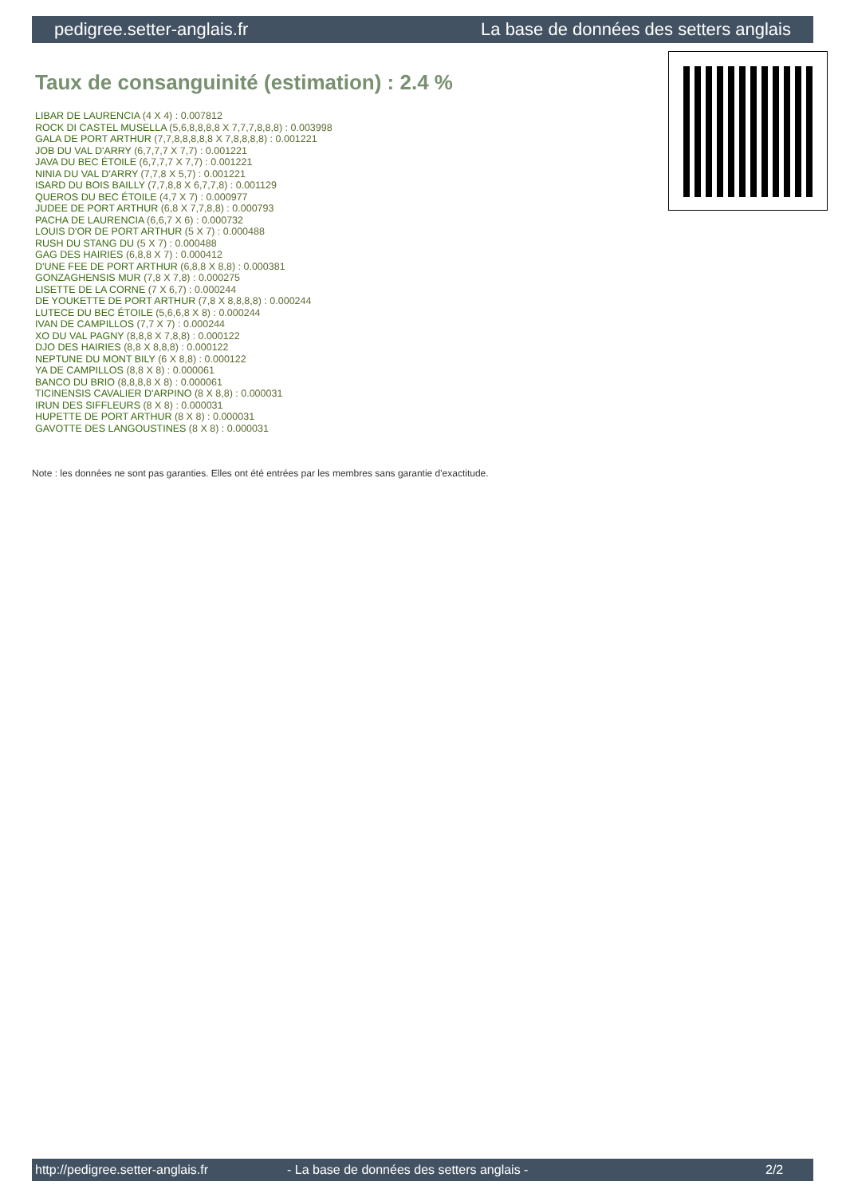pedigree.setter-anglais.fr La base de données des setters anglais
Taux de consanguinité (estimation) : 2.4 %
LIBAR DE LAURENCIA (4 X 4) : 0.007812
ROCK DI CASTEL MUSELLA (5,6,8,8,8,8 X 7,7,7,8,8,8) : 0.003998
GALA DE PORT ARTHUR (7,7,8,8,8,8,8 X 7,8,8,8,8) : 0.001221
JOB DU VAL D'ARRY (6,7,7,7 X 7,7) : 0.001221
JAVA DU BEC ÉTOILE (6,7,7,7 X 7,7) : 0.001221
NINIA DU VAL D'ARRY (7,7,8 X 5,7) : 0.001221
ISARD DU BOIS BAILLY (7,7,8,8 X 6,7,7,8) : 0.001129
QUEROS DU BEC ÉTOILE (4,7 X 7) : 0.000977
JUDEE DE PORT ARTHUR (6,8 X 7,7,8,8) : 0.000793
PACHA DE LAURENCIA (6,6,7 X 6) : 0.000732
LOUIS D'OR DE PORT ARTHUR (5 X 7) : 0.000488
RUSH DU STANG DU (5 X 7) : 0.000488
GAG DES HAIRIES (6,8,8 X 7) : 0.000412
D'UNE FEE DE PORT ARTHUR (6,8,8 X 8,8) : 0.000381
GONZAGHENSIS MUR (7,8 X 7,8) : 0.000275
LISETTE DE LA CORNE (7 X 6,7) : 0.000244
DE YOUKETTE DE PORT ARTHUR (7,8 X 8,8,8,8) : 0.000244
LUTECE DU BEC ÉTOILE (5,6,6,8 X 8) : 0.000244
IVAN DE CAMPILLOS (7,7 X 7) : 0.000244
XO DU VAL PAGNY (8,8,8 X 7,8,8) : 0.000122
DJO DES HAIRIES (8,8 X 8,8,8) : 0.000122
NEPTUNE DU MONT BILY (6 X 8,8) : 0.000122
YA DE CAMPILLOS (8,8 X 8) : 0.000061
BANCO DU BRIO (8,8,8,8 X 8) : 0.000061
TICINENSIS CAVALIER D'ARPINO (8 X 8,8) : 0.000031
IRUN DES SIFFLEURS (8 X 8) : 0.000031
HUPETTE DE PORT ARTHUR (8 X 8) : 0.000031
GAVOTTE DES LANGOUSTINES (8 X 8) : 0.000031
Note : les données ne sont pas garanties. Elles ont été entrées par les membres sans garantie d'exactitude.
http://pedigree.setter-anglais.fr - La base de données des setters anglais - 2/2